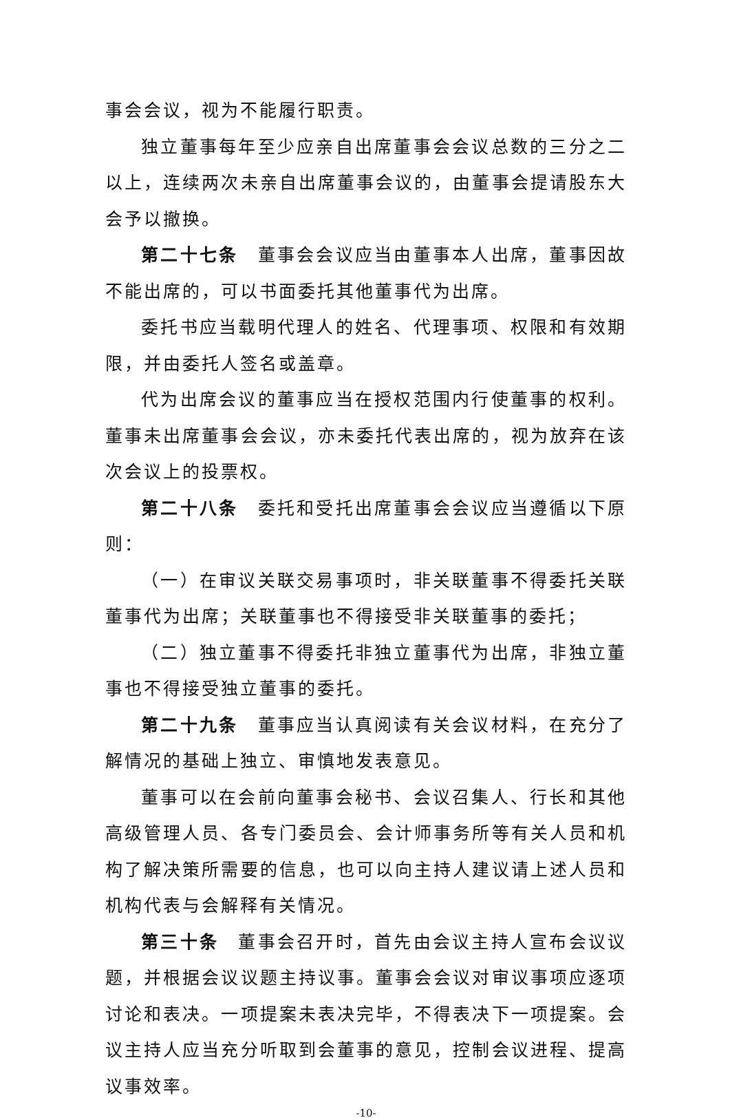事会会议，视为不能履行职责。
独立董事每年至少应亲自出席董事会会议总数的三分之二以上，连续两次未亲自出席董事会议的，由董事会提请股东大会予以撤换。
第二十七条　董事会会议应当由董事本人出席，董事因故不能出席的，可以书面委托其他董事代为出席。
委托书应当载明代理人的姓名、代理事项、权限和有效期限，并由委托人签名或盖章。
代为出席会议的董事应当在授权范围内行使董事的权利。董事未出席董事会会议，亦未委托代表出席的，视为放弃在该次会议上的投票权。
第二十八条　委托和受托出席董事会会议应当遵循以下原则：
（一）在审议关联交易事项时，非关联董事不得委托关联董事代为出席；关联董事也不得接受非关联董事的委托；
（二）独立董事不得委托非独立董事代为出席，非独立董事也不得接受独立董事的委托。
第二十九条　董事应当认真阅读有关会议材料，在充分了解情况的基础上独立、审慎地发表意见。
董事可以在会前向董事会秘书、会议召集人、行长和其他高级管理人员、各专门委员会、会计师事务所等有关人员和机构了解决策所需要的信息，也可以向主持人建议请上述人员和机构代表与会解释有关情况。
第三十条　董事会召开时，首先由会议主持人宣布会议议题，并根据会议议题主持议事。董事会会议对审议事项应逐项讨论和表决。一项提案未表决完毕，不得表决下一项提案。会议主持人应当充分听取到会董事的意见，控制会议进程、提高议事效率。
-10-